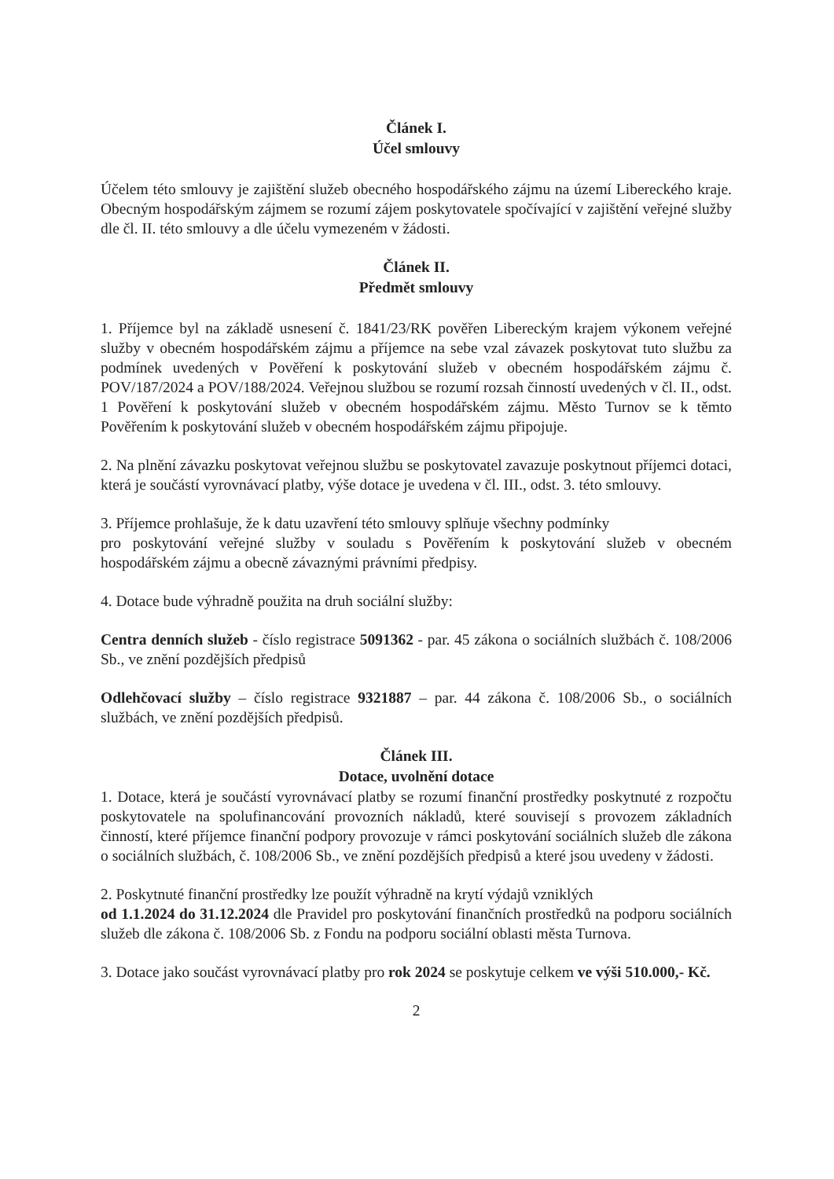Článek I.
Účel smlouvy
Účelem této smlouvy je zajištění služeb obecného hospodářského zájmu na území Libereckého kraje. Obecným hospodářským zájmem se rozumí zájem poskytovatele spočívající v zajištění veřejné služby dle čl. II. této smlouvy a dle účelu vymezeném v žádosti.
Článek II.
Předmět smlouvy
1. Příjemce byl na základě usnesení č. 1841/23/RK pověřen Libereckým krajem výkonem veřejné služby v obecném hospodářském zájmu a příjemce na sebe vzal závazek poskytovat tuto službu za podmínek uvedených v Pověření k poskytování služeb v obecném hospodářském zájmu č. POV/187/2024 a POV/188/2024. Veřejnou službou se rozumí rozsah činností uvedených v čl. II., odst. 1 Pověření k poskytování služeb v obecném hospodářském zájmu. Město Turnov se k těmto Pověřením k poskytování služeb v obecném hospodářském zájmu připojuje.
2. Na plnění závazku poskytovat veřejnou službu se poskytovatel zavazuje poskytnout příjemci dotaci, která je součástí vyrovnávací platby, výše dotace je uvedena v čl. III., odst. 3. této smlouvy.
3. Příjemce prohlašuje, že k datu uzavření této smlouvy splňuje všechny podmínky
pro poskytování veřejné služby v souladu s Pověřením k poskytování služeb v obecném hospodářském zájmu a obecně závaznými právními předpisy.
4. Dotace bude výhradně použita na druh sociální služby:
Centra denních služeb - číslo registrace 5091362 - par. 45 zákona o sociálních službách č. 108/2006 Sb., ve znění pozdějších předpisů
Odlehčovací služby – číslo registrace 9321887 – par. 44 zákona č. 108/2006 Sb., o sociálních službách, ve znění pozdějších předpisů.
Článek III.
Dotace, uvolnění dotace
1. Dotace, která je součástí vyrovnávací platby se rozumí finanční prostředky poskytnuté z rozpočtu poskytovatele na spolufinancování provozních nákladů, které souvisejí s provozem základních činností, které příjemce finanční podpory provozuje v rámci poskytování sociálních služeb dle zákona o sociálních službách, č. 108/2006 Sb., ve znění pozdějších předpisů a které jsou uvedeny v žádosti.
2. Poskytnuté finanční prostředky lze použít výhradně na krytí výdajů vzniklých
od 1.1.2024 do 31.12.2024 dle Pravidel pro poskytování finančních prostředků na podporu sociálních služeb dle zákona č. 108/2006 Sb. z Fondu na podporu sociální oblasti města Turnova.
3. Dotace jako součást vyrovnávací platby pro rok 2024 se poskytuje celkem ve výši 510.000,- Kč.
2